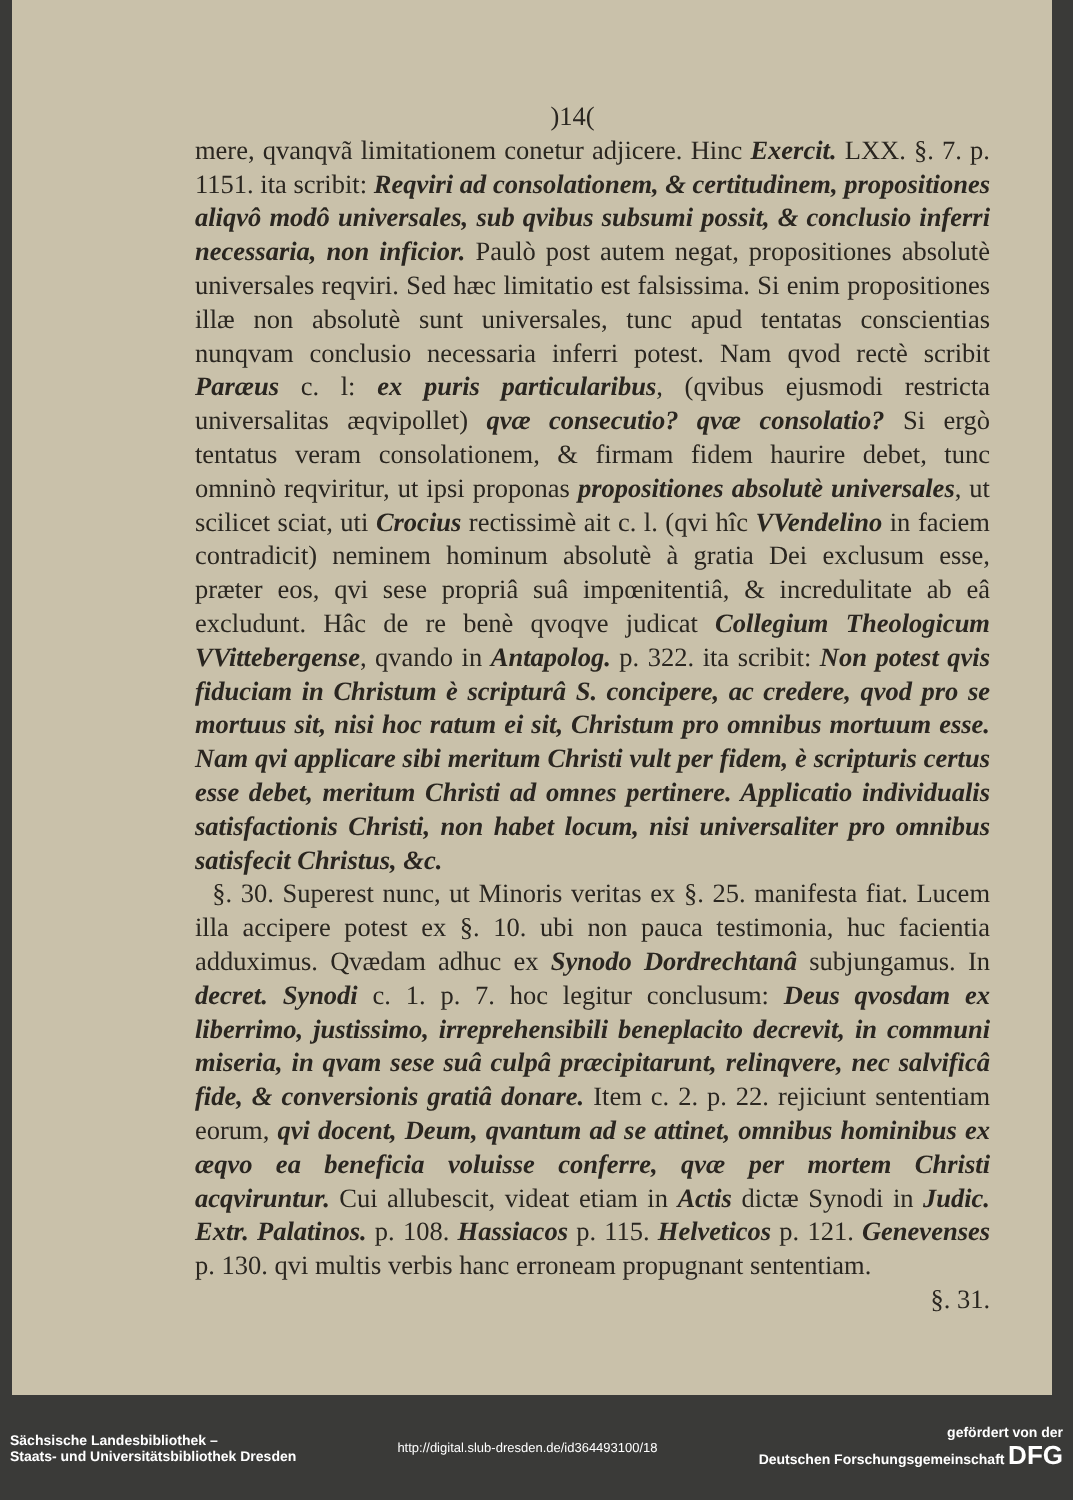)14(
mere, qvanqvã limitationem conetur adjicere. Hinc Exercit. LXX. §. 7. p. 1151. ita scribit: Reqviri ad consolationem, & certitudinem, propositiones aliqvô modô universales, sub qvibus subsumi possit, & conclusio inferri necessaria, non inficior. Paulò post autem negat, propositiones absolutè universales reqviri. Sed hæc limitatio est falsissima. Si enim propositiones illæ non absolutè sunt universales, tunc apud tentatas conscientias nunqvam conclusio necessaria inferri potest. Nam qvod rectè scribit Paræus c. l: ex puris particularibus, (qvibus ejusmodi restricta universalitas æqvipollet) qvæ consecutio? qvæ consolatio? Si ergò tentatus veram consolationem, & firmam fidem haurire debet, tunc omninò reqviritur, ut ipsi proponas propositiones absolutè universales, ut scilicet sciat, uti Crocius rectissimè ait c. l. (qvi hîc VVendelino in faciem contradicit) neminem hominum absolutè à gratia Dei exclusum esse, præter eos, qvi sese propriâ suâ impœnitentiâ, & incredulitate ab eâ excludunt. Hâc de re benè qvoqve judicat Collegium Theologicum VVittebergense, qvando in Antapolog. p. 322. ita scribit: Non potest qvis fiduciam in Christum è scripturâ S. concipere, ac credere, qvod pro se mortuus sit, nisi hoc ratum ei sit, Christum pro omnibus mortuum esse. Nam qvi applicare sibi meritum Christi vult per fidem, è scripturis certus esse debet, meritum Christi ad omnes pertinere. Applicatio individualis satisfactionis Christi, non habet locum, nisi universaliter pro omnibus satisfecit Christus, &c.
§. 30. Superest nunc, ut Minoris veritas ex §. 25. manifesta fiat. Lucem illa accipere potest ex §. 10. ubi non pauca testimonia, huc facientia adduximus. Qvædam adhuc ex Synodo Dordrechtanâ subjungamus. In decret. Synodi c. 1. p. 7. hoc legitur conclusum: Deus qvosdam ex liberrimo, justissimo, irreprehensibili beneplacito decrevit, in communi miseria, in qvam sese suâ culpâ præcipitarunt, relinqvere, nec salvificâ fide, & conversionis gratiâ donare. Item c. 2. p. 22. rejiciunt sententiam eorum, qvi docent, Deum, qvantum ad se attinet, omnibus hominibus ex æqvo ea beneficia voluisse conferre, qvæ per mortem Christi acqviruntur. Cui allubescit, videat etiam in Actis dictæ Synodi in Judic. Extr. Palatinos. p. 108. Hassiacos p. 115. Helveticos p. 121. Genevenses p. 130. qvi multis verbis hanc erroneam propugnant sententiam.
§. 31.
Sächsische Landesbibliothek –
Staats- und Universitätsbibliothek Dresden
http://digital.slub-dresden.de/id364493100/18
gefördert von der
Deutschen Forschungsgemeinschaft DFG